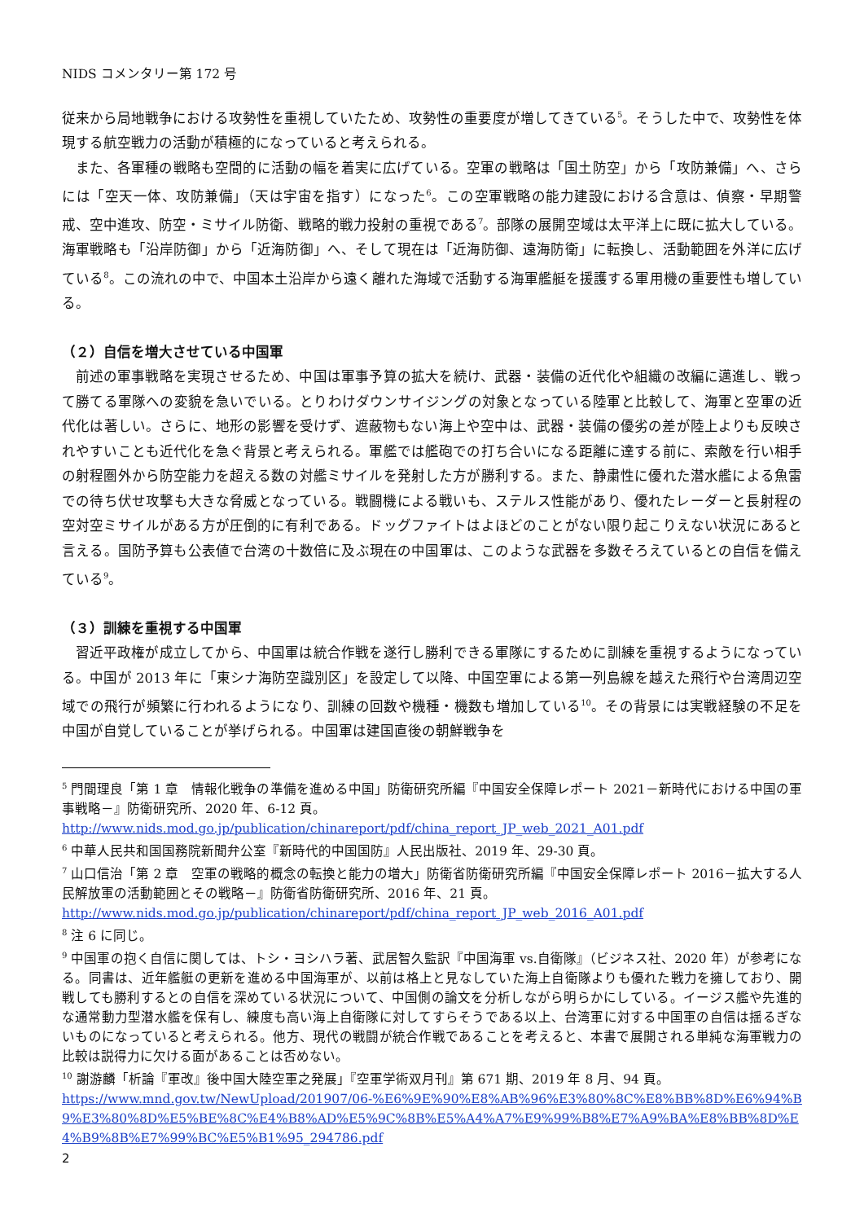NIDS コメンタリー第 172 号
従来から局地戦争における攻勢性を重視していたため、攻勢性の重要度が増してきている<sup>5</sup>。そうした中で、攻勢性を体現する航空戦力の活動が積極的になっていると考えられる。
また、各軍種の戦略も空間的に活動の幅を着実に広げている。空軍の戦略は「国土防空」から「攻防兼備」へ、さらには「空天一体、攻防兼備」（天は宇宙を指す）になった<sup>6</sup>。この空軍戦略の能力建設における含意は、偵察・早期警戒、空中進攻、防空・ミサイル防衛、戦略的戦力投射の重視である<sup>7</sup>。部隊の展開空域は太平洋上に既に拡大している。海軍戦略も「沿岸防御」から「近海防御」へ、そして現在は「近海防御、遠海防衛」に転換し、活動範囲を外洋に広げている<sup>8</sup>。この流れの中で、中国本土沿岸から遠く離れた海域で活動する海軍艦艇を援護する軍用機の重要性も増している。
（２）自信を増大させている中国軍
前述の軍事戦略を実現させるため、中国は軍事予算の拡大を続け、武器・装備の近代化や組織の改編に邁進し、戦って勝てる軍隊への変貌を急いでいる。とりわけダウンサイジングの対象となっている陸軍と比較して、海軍と空軍の近代化は著しい。さらに、地形の影響を受けず、遮蔽物もない海上や空中は、武器・装備の優劣の差が陸上よりも反映されやすいことも近代化を急ぐ背景と考えられる。軍艦では艦砲での打ち合いになる距離に達する前に、索敵を行い相手の射程圏外から防空能力を超える数の対艦ミサイルを発射した方が勝利する。また、静粛性に優れた潜水艦による魚雷での待ち伏せ攻撃も大きな脅威となっている。戦闘機による戦いも、ステルス性能があり、優れたレーダーと長射程の空対空ミサイルがある方が圧倒的に有利である。ドッグファイトはよほどのことがない限り起こりえない状況にあると言える。国防予算も公表値で台湾の十数倍に及ぶ現在の中国軍は、このような武器を多数そろえているとの自信を備えている<sup>9</sup>。
（３）訓練を重視する中国軍
習近平政権が成立してから、中国軍は統合作戦を遂行し勝利できる軍隊にするために訓練を重視するようになっている。中国が 2013 年に「東シナ海防空識別区」を設定して以降、中国空軍による第一列島線を越えた飛行や台湾周辺空域での飛行が頻繁に行われるようになり、訓練の回数や機種・機数も増加している<sup>10</sup>。その背景には実戦経験の不足を中国が自覚していることが挙げられる。中国軍は建国直後の朝鮮戦争を
<sup>5</sup> 門間理良「第 1 章　情報化戦争の準備を進める中国」防衛研究所編『中国安全保障レポート 2021－新時代における中国の軍事戦略－』防衛研究所、2020 年、6-12 頁。
http://www.nids.mod.go.jp/publication/chinareport/pdf/china_report_JP_web_2021_A01.pdf
<sup>6</sup> 中華人民共和国国務院新聞弁公室『新時代的中国国防』人民出版社、2019 年、29-30 頁。
<sup>7</sup> 山口信治「第 2 章　空軍の戦略的概念の転換と能力の増大」防衛省防衛研究所編『中国安全保障レポート 2016－拡大する人民解放軍の活動範囲とその戦略－』防衛省防衛研究所、2016 年、21 頁。
http://www.nids.mod.go.jp/publication/chinareport/pdf/china_report_JP_web_2016_A01.pdf
<sup>8</sup> 注 6 に同じ。
<sup>9</sup> 中国軍の抱く自信に関しては、トシ・ヨシハラ著、武居智久監訳『中国海軍 vs.自衛隊』（ビジネス社、2020 年）が参考になる。同書は、近年艦艇の更新を進める中国海軍が、以前は格上と見なしていた海上自衛隊よりも優れた戦力を擁しており、開戦しても勝利するとの自信を深めている状況について、中国側の論文を分析しながら明らかにしている。イージス艦や先進的な通常動力型潜水艦を保有し、練度も高い海上自衛隊に対してすらそうである以上、台湾軍に対する中国軍の自信は揺るぎないものになっていると考えられる。他方、現代の戦闘が統合作戦であることを考えると、本書で展開される単純な海軍戦力の比較は説得力に欠ける面があることは否めない。
<sup>10</sup> 謝游麟「析論『軍改』後中国大陸空軍之発展」『空軍学術双月刊』第 671 期、2019 年 8 月、94 頁。
https://www.mnd.gov.tw/NewUpload/201907/06-%E6%9E%90%E8%AB%96%E3%80%8C%E8%BB%8D%E6%94%B9%E3%80%8D%E5%BE%8C%E4%B8%AD%E5%9C%8B%E5%A4%A7%E9%99%B8%E7%A9%BA%E8%BB%8D%E4%B9%8B%E7%99%BC%E5%B1%95_294786.pdf
2